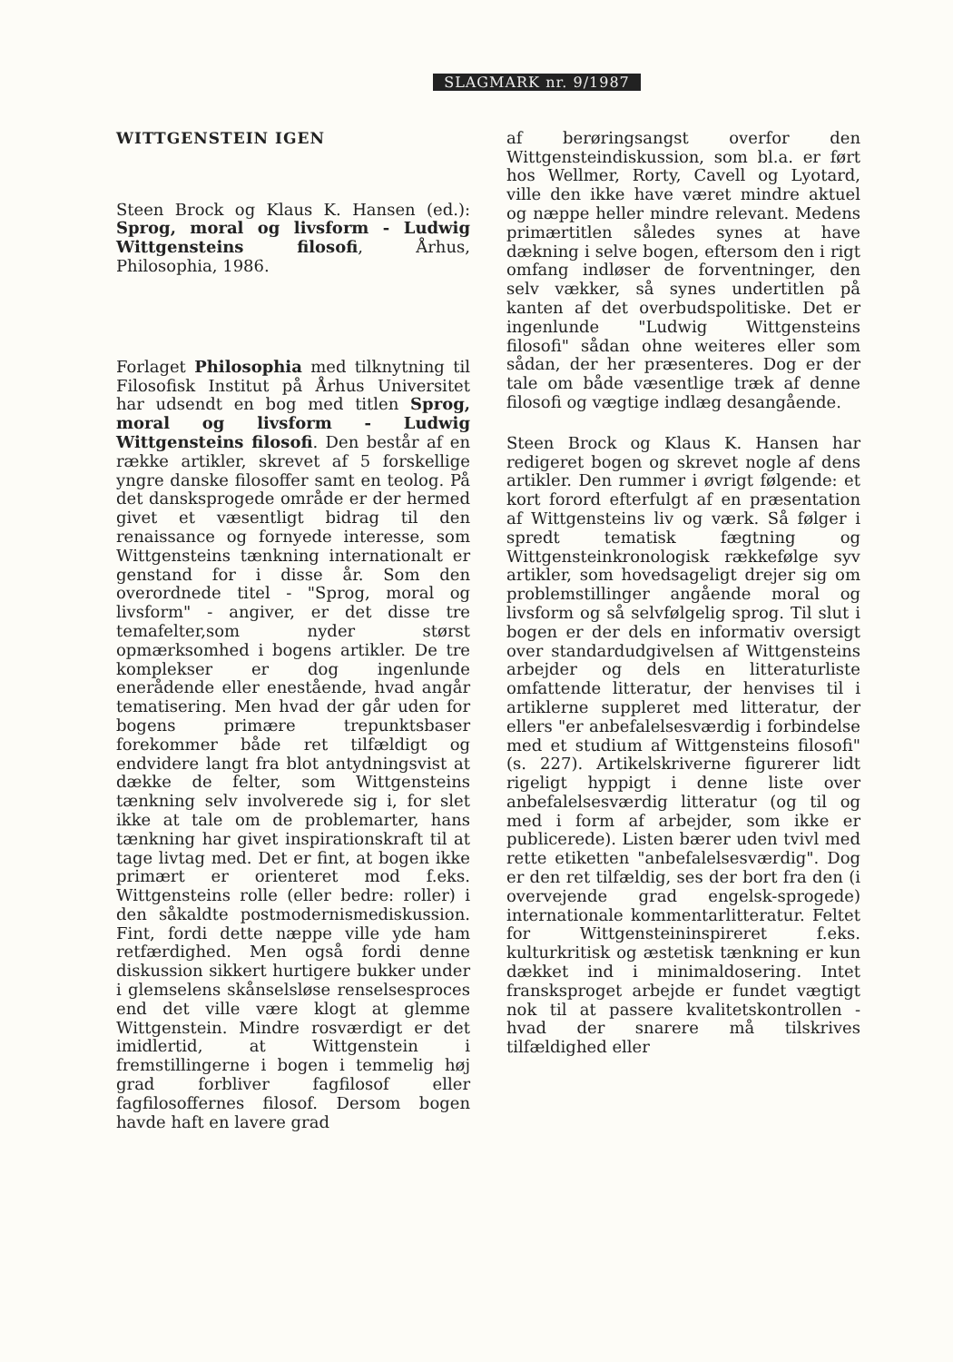SLAGMARK nr. 9/1987
WITTGENSTEIN IGEN
Steen Brock og Klaus K. Hansen (ed.): Sprog, moral og livsform - Ludwig Wittgensteins filosofi, Århus, Philosophia, 1986.
Forlaget Philosophia med tilknytning til Filosofisk Institut på Århus Universitet har udsendt en bog med titlen Sprog, moral og livsform - Ludwig Wittgensteins filosofi. Den består af en række artikler, skrevet af 5 forskellige yngre danske filosoffer samt en teolog. På det dansksprogede område er der hermed givet et væsentligt bidrag til den renaissance og fornyede interesse, som Wittgensteins tænkning internationalt er genstand for i disse år. Som den overordnede titel - "Sprog, moral og livsform" - angiver, er det disse tre temafelter,som nyder størst opmærksomhed i bogens artikler. De tre komplekser er dog ingenlunde enerådende eller enestående, hvad angår tematisering. Men hvad der går uden for bogens primære trepunktsbaser forekommer både ret tilfældigt og endvidere langt fra blot antydningsvist at dække de felter, som Wittgensteins tænkning selv involverede sig i, for slet ikke at tale om de problemarter, hans tænkning har givet inspirationskraft til at tage livtag med. Det er fint, at bogen ikke primært er orienteret mod f.eks. Wittgensteins rolle (eller bedre: roller) i den såkaldte postmodernismediskussion. Fint, fordi dette næppe ville yde ham retfærdighed. Men også fordi denne diskussion sikkert hurtigere bukker under i glemselens skånselsløse renselsesproces end det ville være klogt at glemme Wittgenstein. Mindre rosværdigt er det imidlertid, at Wittgenstein i fremstillingerne i bogen i temmelig høj grad forbliver fagfilosof eller fagfilosoffernes filosof. Dersom bogen havde haft en lavere grad
af berøringsangst overfor den Wittgensteindiskussion, som bl.a. er ført hos Wellmer, Rorty, Cavell og Lyotard, ville den ikke have været mindre aktuel og næppe heller mindre relevant. Medens primærtitlen således synes at have dækning i selve bogen, eftersom den i rigt omfang indløser de forventninger, den selv vækker, så synes undertitlen på kanten af det overbudspolitiske. Det er ingenlunde "Ludwig Wittgensteins filosofi" sådan ohne weiteres eller som sådan, der her præsenteres. Dog er der tale om både væsentlige træk af denne filosofi og vægtige indlæg desangående.
Steen Brock og Klaus K. Hansen har redigeret bogen og skrevet nogle af dens artikler. Den rummer i øvrigt følgende: et kort forord efterfulgt af en præsentation af Wittgensteins liv og værk. Så følger i spredt tematisk fægtning og Wittgensteinkronologisk rækkefølge syv artikler, som hovedsageligt drejer sig om problemstillinger angående moral og livsform og så selvfølgelig sprog. Til slut i bogen er der dels en informativ oversigt over standardudgivelsen af Wittgensteins arbejder og dels en litteraturliste omfattende litteratur, der henvises til i artiklerne suppleret med litteratur, der ellers "er anbefalelsesværdig i forbindelse med et studium af Wittgensteins filosofi" (s. 227). Artikelskriverne figurerer lidt rigeligt hyppigt i denne liste over anbefalelsesværdig litteratur (og til og med i form af arbejder, som ikke er publicerede). Listen bærer uden tvivl med rette etiketten "anbefalelsesværdig". Dog er den ret tilfældig, ses der bort fra den (i overvejende grad engelsk-sprogede) internationale kommentarlitteratur. Feltet for Wittgensteininspireret f.eks. kulturkritisk og æstetisk tænkning er kun dækket ind i minimaldosering. Intet fransksproget arbejde er fundet vægtigt nok til at passere kvalitetskontrollen - hvad der snarere må tilskrives tilfældighed eller